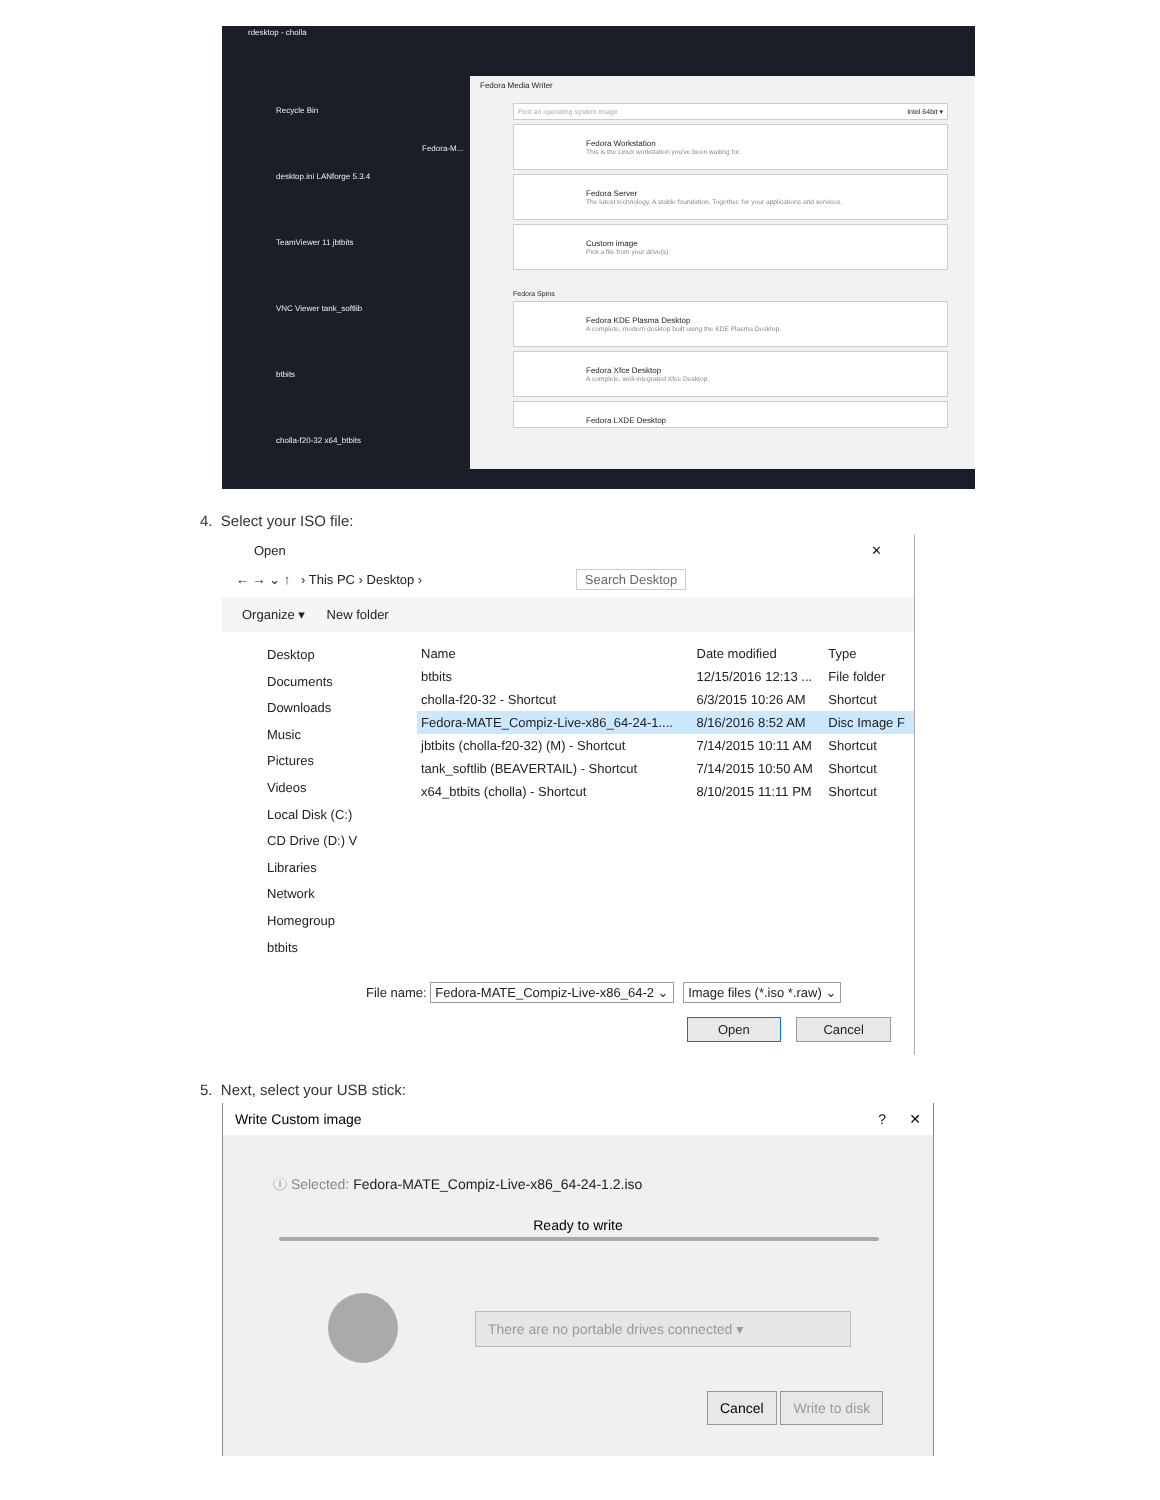rdesktop - cholla
Recycle Bin
desktop.ini LANforge 5.3.4
TeamViewer 11 jbtbits
VNC Viewer tank_softlib
btbits
cholla-f20-32 x64_btbits
Fedora-M...
Fedora Media Writer
Find an operating system image Intel 64bit ▾
Fedora Workstation
This is the Linux workstation you've been waiting for.
Fedora Server
The latest technology. A stable foundation. Together, for your applications and services.
Custom image
Pick a file from your drive(s)
Fedora Spins
Fedora KDE Plasma Desktop
A complete, modern desktop built using the KDE Plasma Desktop.
Fedora Xfce Desktop
A complete, well-integrated Xfce Desktop.
Fedora LXDE Desktop
4. Select your ISO file:
Open ✕
← → ⌄ ↑ › This PC › Desktop › Search Desktop
Organize ▾ New folder
Desktop
Documents
Downloads
Music
Pictures
Videos
Local Disk (C:)
CD Drive (D:) V
Libraries
Network
Homegroup
btbits
| Name | Date modified | Type |
| --- | --- | --- |
| btbits | 12/15/2016 12:13 ... | File folder |
| cholla-f20-32 - Shortcut | 6/3/2015 10:26 AM | Shortcut |
| Fedora-MATE_Compiz-Live-x86_64-24-1.... | 8/16/2016 8:52 AM | Disc Image F |
| jbtbits (cholla-f20-32) (M) - Shortcut | 7/14/2015 10:11 AM | Shortcut |
| tank_softlib (BEAVERTAIL) - Shortcut | 7/14/2015 10:50 AM | Shortcut |
| x64_btbits (cholla) - Shortcut | 8/10/2015 11:11 PM | Shortcut |
File name: Fedora-MATE_Compiz-Live-x86_64-2 ⌄ Image files (*.iso *.raw) ⌄
Open Cancel
5. Next, select your USB stick:
Write Custom image ? ✕
ⓘ Selected: Fedora-MATE_Compiz-Live-x86_64-24-1.2.iso
Ready to write
There are no portable drives connected ▾
Cancel Write to disk